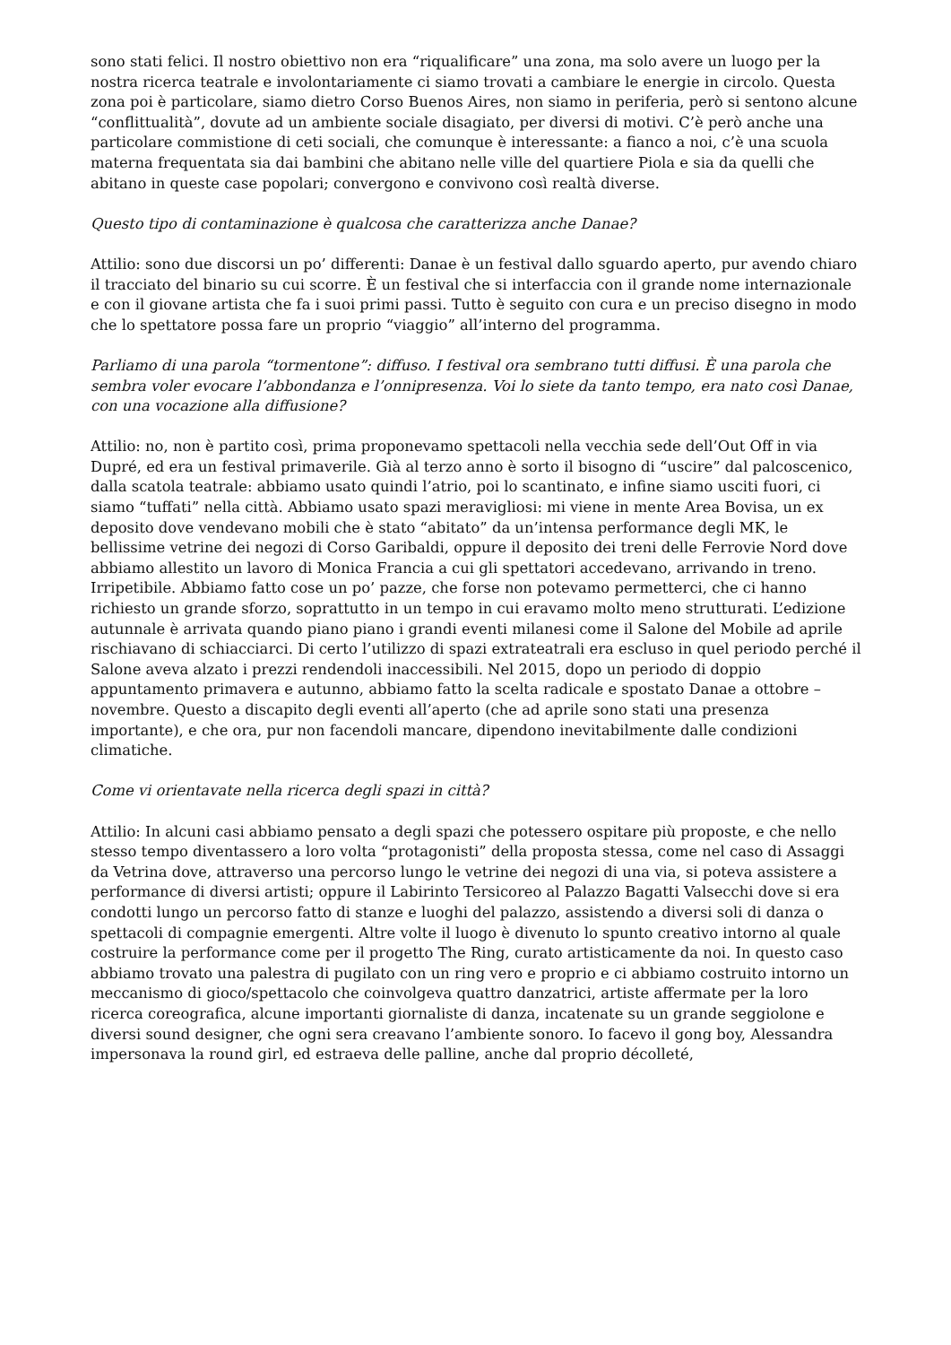sono stati felici. Il nostro obiettivo non era “riqualificare” una zona, ma solo avere un luogo per la nostra ricerca teatrale e involontariamente ci siamo trovati a cambiare le energie in circolo. Questa zona poi è particolare, siamo dietro Corso Buenos Aires, non siamo in periferia, però si sentono alcune “conflittualità”, dovute ad un ambiente sociale disagiato, per diversi di motivi. C’è però anche una particolare commistione di ceti sociali, che comunque è interessante: a fianco a noi, c’è una scuola materna frequentata sia dai bambini che abitano nelle ville del quartiere Piola e sia da quelli che abitano in queste case popolari; convergono e convivono così realtà diverse.
Questo tipo di contaminazione è qualcosa che caratterizza anche Danae?
Attilio: sono due discorsi un po’ differenti: Danae è un festival dallo sguardo aperto, pur avendo chiaro il tracciato del binario su cui scorre. È un festival che si interfaccia con il grande nome internazionale e con il giovane artista che fa i suoi primi passi. Tutto è seguito con cura e un preciso disegno in modo che lo spettatore possa fare un proprio “viaggio” all’interno del programma.
Parliamo di una parola “tormentone”: diffuso. I festival ora sembrano tutti diffusi. È una parola che sembra voler evocare l’abbondanza e l’onnipresenza. Voi lo siete da tanto tempo, era nato così Danae, con una vocazione alla diffusione?
Attilio: no, non è partito così, prima proponevamo spettacoli nella vecchia sede dell’Out Off in via Dupré, ed era un festival primaverile. Già al terzo anno è sorto il bisogno di “uscire” dal palcoscenico, dalla scatola teatrale: abbiamo usato quindi l’atrio, poi lo scantinato, e infine siamo usciti fuori, ci siamo “tuffati” nella città. Abbiamo usato spazi meravigliosi: mi viene in mente Area Bovisa, un ex deposito dove vendevano mobili che è stato “abitato” da un’intensa performance degli MK, le bellissime vetrine dei negozi di Corso Garibaldi, oppure il deposito dei treni delle Ferrovie Nord dove abbiamo allestito un lavoro di Monica Francia a cui gli spettatori accedevano, arrivando in treno. Irripetibile. Abbiamo fatto cose un po’ pazze, che forse non potevamo permetterci, che ci hanno richiesto un grande sforzo, soprattutto in un tempo in cui eravamo molto meno strutturati. L’edizione autunnale è arrivata quando piano piano i grandi eventi milanesi come il Salone del Mobile ad aprile rischiavano di schiacciarci. Di certo l’utilizzo di spazi extrateatrali era escluso in quel periodo perché il Salone aveva alzato i prezzi rendendoli inaccessibili. Nel 2015, dopo un periodo di doppio appuntamento primavera e autunno, abbiamo fatto la scelta radicale e spostato Danae a ottobre – novembre. Questo a discapito degli eventi all’aperto (che ad aprile sono stati una presenza importante), e che ora, pur non facendoli mancare, dipendono inevitabilmente dalle condizioni climatiche.
Come vi orientavate nella ricerca degli spazi in città?
Attilio: In alcuni casi abbiamo pensato a degli spazi che potessero ospitare più proposte, e che nello stesso tempo diventassero a loro volta “protagonisti” della proposta stessa, come nel caso di Assaggi da Vetrina dove, attraverso una percorso lungo le vetrine dei negozi di una via, si poteva assistere a performance di diversi artisti; oppure il Labirinto Tersicoreo al Palazzo Bagatti Valsecchi dove si era condotti lungo un percorso fatto di stanze e luoghi del palazzo, assistendo a diversi soli di danza o spettacoli di compagnie emergenti. Altre volte il luogo è divenuto lo spunto creativo intorno al quale costruire la performance come per il progetto The Ring, curato artisticamente da noi. In questo caso abbiamo trovato una palestra di pugilato con un ring vero e proprio e ci abbiamo costruito intorno un meccanismo di gioco/spettacolo che coinvolgeva quattro danzatrici, artiste affermate per la loro ricerca coreografica, alcune importanti giornaliste di danza, incatenate su un grande seggiolone e diversi sound designer, che ogni sera creavano l’ambiente sonoro. Io facevo il gong boy, Alessandra impersonava la round girl, ed estraeva delle palline, anche dal proprio décolleté,